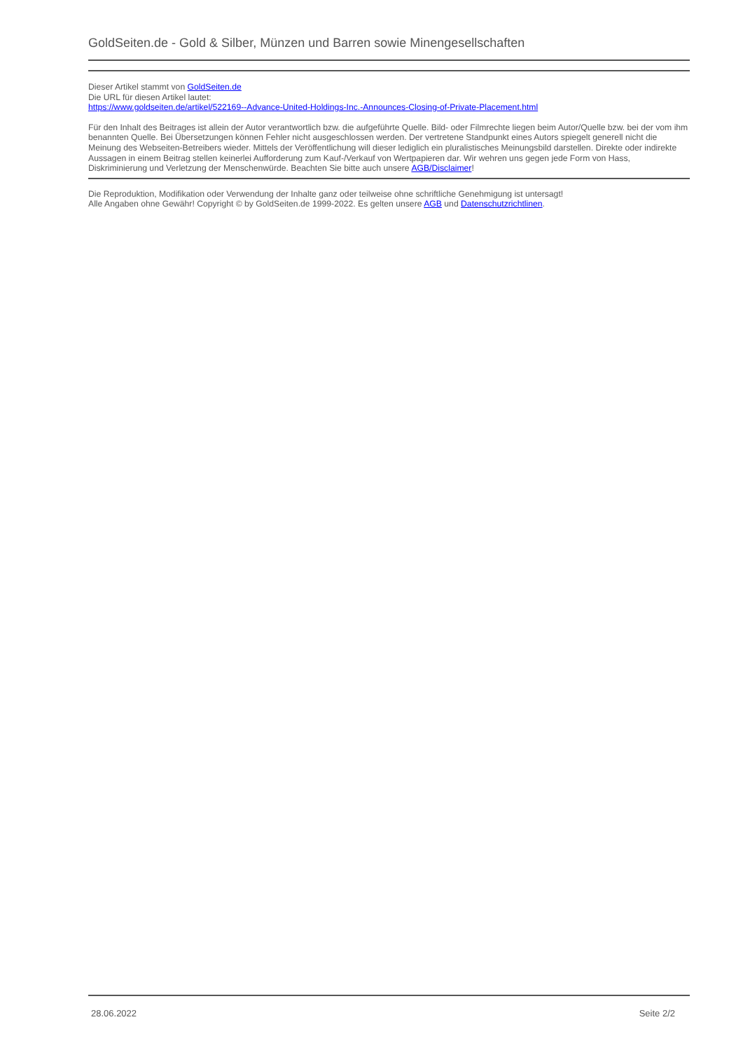GoldSeiten.de - Gold & Silber, Münzen und Barren sowie Minengesellschaften
Dieser Artikel stammt von GoldSeiten.de
Die URL für diesen Artikel lautet:
https://www.goldseiten.de/artikel/522169--Advance-United-Holdings-Inc.-Announces-Closing-of-Private-Placement.html
Für den Inhalt des Beitrages ist allein der Autor verantwortlich bzw. die aufgeführte Quelle. Bild- oder Filmrechte liegen beim Autor/Quelle bzw. bei der vom ihm benannten Quelle. Bei Übersetzungen können Fehler nicht ausgeschlossen werden. Der vertretene Standpunkt eines Autors spiegelt generell nicht die Meinung des Webseiten-Betreibers wieder. Mittels der Veröffentlichung will dieser lediglich ein pluralistisches Meinungsbild darstellen. Direkte oder indirekte Aussagen in einem Beitrag stellen keinerlei Aufforderung zum Kauf-/Verkauf von Wertpapieren dar. Wir wehren uns gegen jede Form von Hass, Diskriminierung und Verletzung der Menschenwürde. Beachten Sie bitte auch unsere AGB/Disclaimer!
Die Reproduktion, Modifikation oder Verwendung der Inhalte ganz oder teilweise ohne schriftliche Genehmigung ist untersagt!
Alle Angaben ohne Gewähr! Copyright © by GoldSeiten.de 1999-2022. Es gelten unsere AGB und Datenschutzrichtlinen.
28.06.2022 Seite 2/2